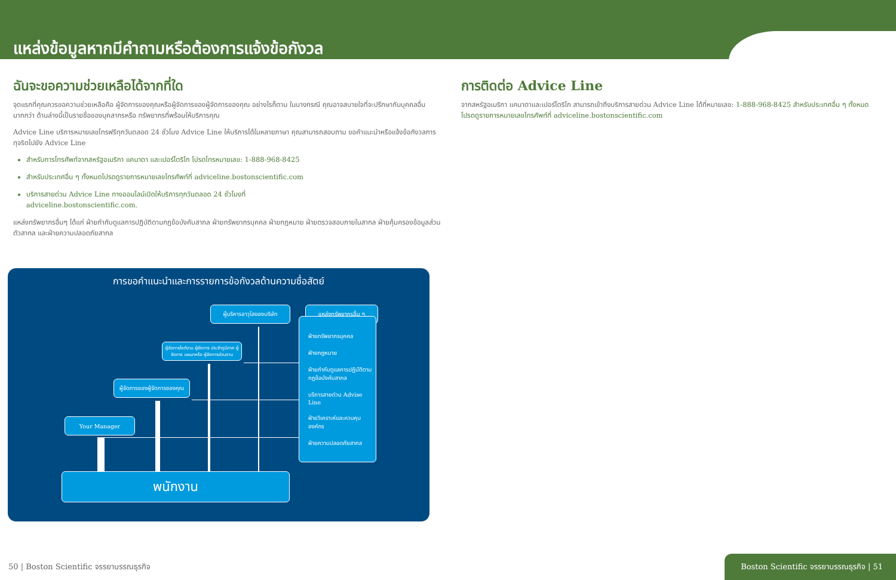แหล่งข้อมูลหากมีคำถามหรือต้องการแจ้งข้อกังวล
ฉันจะขอความช่วยเหลือได้จากที่ใด
จุดแรกที่คุณควรขอความช่วยเหลือคือ ผู้จัดการของคุณหรือผู้จัดการของผู้จัดการของคุณ อย่างไรก็ตาม ในบางกรณี คุณอาจสบายใจที่จะปรึกษากับบุคคลอื่นมากกว่า ด้านล่างนี้เป็นรายชื่อของบุคลากรหรือ ทรัพยากรที่พร้อมให้บริการคุณ
Advice Line บริการหมายเลขโทรฟรีทุกวันตลอด 24 ชั่วโมง Advice Line ให้บริการได้ในหลายภาษา คุณสามารถสอบถาม ขอคำแนะนำหรือแจ้งข้อกังวลการทุจริตไปยัง Advice Line
สำหรับการโทรศัพท์จากสหรัฐอเมริกา แคนาดา และเปอร์โตริโก โปรดโทรหมายเลข: 1-888-968-8425
สำหรับประเทศอื่น ๆ ทั้งหมดโปรดดูรายการหมายเลขโทรศัพท์ที่ adviceline.bostonscientific.com
บริการสายด่วน Advice Line ทางออนไลน์เปิดให้บริการทุกวันตลอด 24 ชั่วโมงที่
adviceline.bostonscientific.com.
แหล่งทรัพยากรอื่นๆ ได้แก่ ฝ่ายกำกับดูแลการปฏิบัติตามกฎข้อบังคับสากล ฝ่ายทรัพยากรบุคคล ฝ่ายกฎหมาย ฝ่ายตรวจสอบภายในสากล ฝ่ายคุ้มครองข้อมูลส่วนตัวสากล และฝ่ายความปลอดภัยสากล
การติดต่อ Advice Line
จากสหรัฐอเมริกา แคนาดาและเปอร์โตริโก สามารถเข้าถึงบริการสายด่วน Advice Line ได้ที่หมายเลข: 1-888-968-8425 สำหรับประเทศอื่น ๆ ทั้งหมดโปรดดูรายการหมายเลขโทรศัพท์ที่ adviceline.bostonscientific.com
การขอคำแนะนำและการรายการข้อกังวลด้านความซื่อสัตย์
ผู้บริหารอาวุโสของบริษัท
แหล่งทรัพยากรอื่น ๆ
ฝ่ายทรัพยากรบุคคล
ฝ่ายกฎหมาย
ฝ่ายกำกับดูแลการปฏิบัติตามกฎข้อบังคับสากล
บริการสายด่วน Advise Line
ฝ่ายวิเคราะห์และควบคุมองค์กร
ฝ่ายความปลอดภัยสากล
ผู้จัดการไซต์งาน ผู้จัดการ ประจำภูมิภาค ผู้จัดการ แผนกหรือ ผู้จัดการส่วนงาน
ผู้จัดการของผู้จัดการของคุณ
Your Manager
พนักงาน
50 | Boston Scientific จรรยาบรรณธุรกิจ
Boston Scientific จรรยาบรรณธุรกิจ | 51